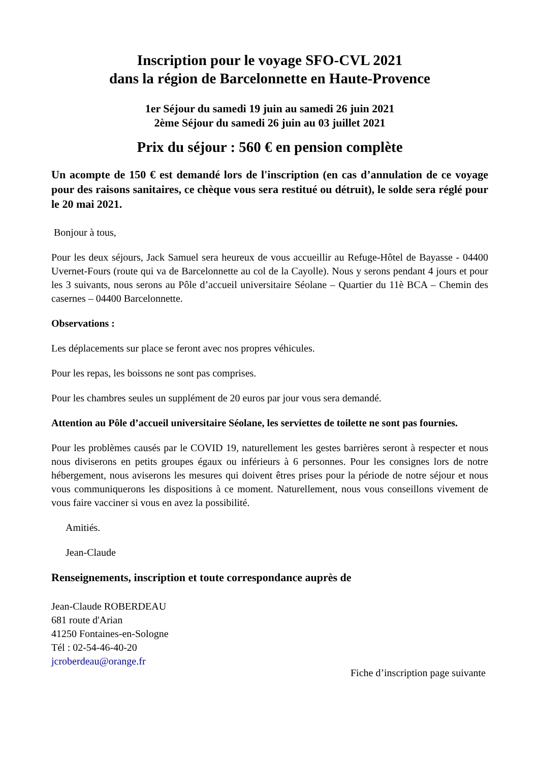Inscription pour le voyage SFO-CVL 2021
dans la région de Barcelonnette en Haute-Provence
1er Séjour du samedi 19 juin au samedi 26 juin 2021
2ème Séjour du samedi 26 juin au 03 juillet 2021
Prix du séjour : 560 € en pension complète
Un acompte de 150 € est demandé lors de l'inscription (en cas d’annulation de ce voyage pour des raisons sanitaires, ce chèque vous sera restitué ou détruit), le solde sera réglé pour le 20 mai 2021.
Bonjour à tous,
Pour les deux séjours, Jack Samuel sera heureux de vous accueillir au Refuge-Hôtel de Bayasse - 04400 Uvernet-Fours (route qui va de Barcelonnette au col de la Cayolle). Nous y serons pendant 4 jours et pour les 3 suivants, nous serons au Pôle d’accueil universitaire Séolane – Quartier du 11è BCA – Chemin des casernes – 04400 Barcelonnette.
Observations :
Les déplacements sur place se feront avec nos propres véhicules.
Pour les repas, les boissons ne sont pas comprises.
Pour les chambres seules un supplément de 20 euros par jour vous sera demandé.
Attention au Pôle d’accueil universitaire Séolane, les serviettes de toilette ne sont pas fournies.
Pour les problèmes causés par le COVID 19, naturellement les gestes barrières seront à respecter et nous nous diviserons en petits groupes égaux ou inférieurs à 6 personnes. Pour les consignes lors de notre hébergement, nous aviserons les mesures qui doivent êtres prises pour la période de notre séjour et nous vous communiquerons les dispositions à ce moment. Naturellement, nous vous conseillons vivement de vous faire vacciner si vous en avez la possibilité.
Amitiés.
Jean-Claude
Renseignements, inscription et toute correspondance auprès de
Jean-Claude ROBERDEAU
681 route d'Arian
41250 Fontaines-en-Sologne
Tél : 02-54-46-40-20
jcroberdeau@orange.fr
Fiche d’inscription page suivante